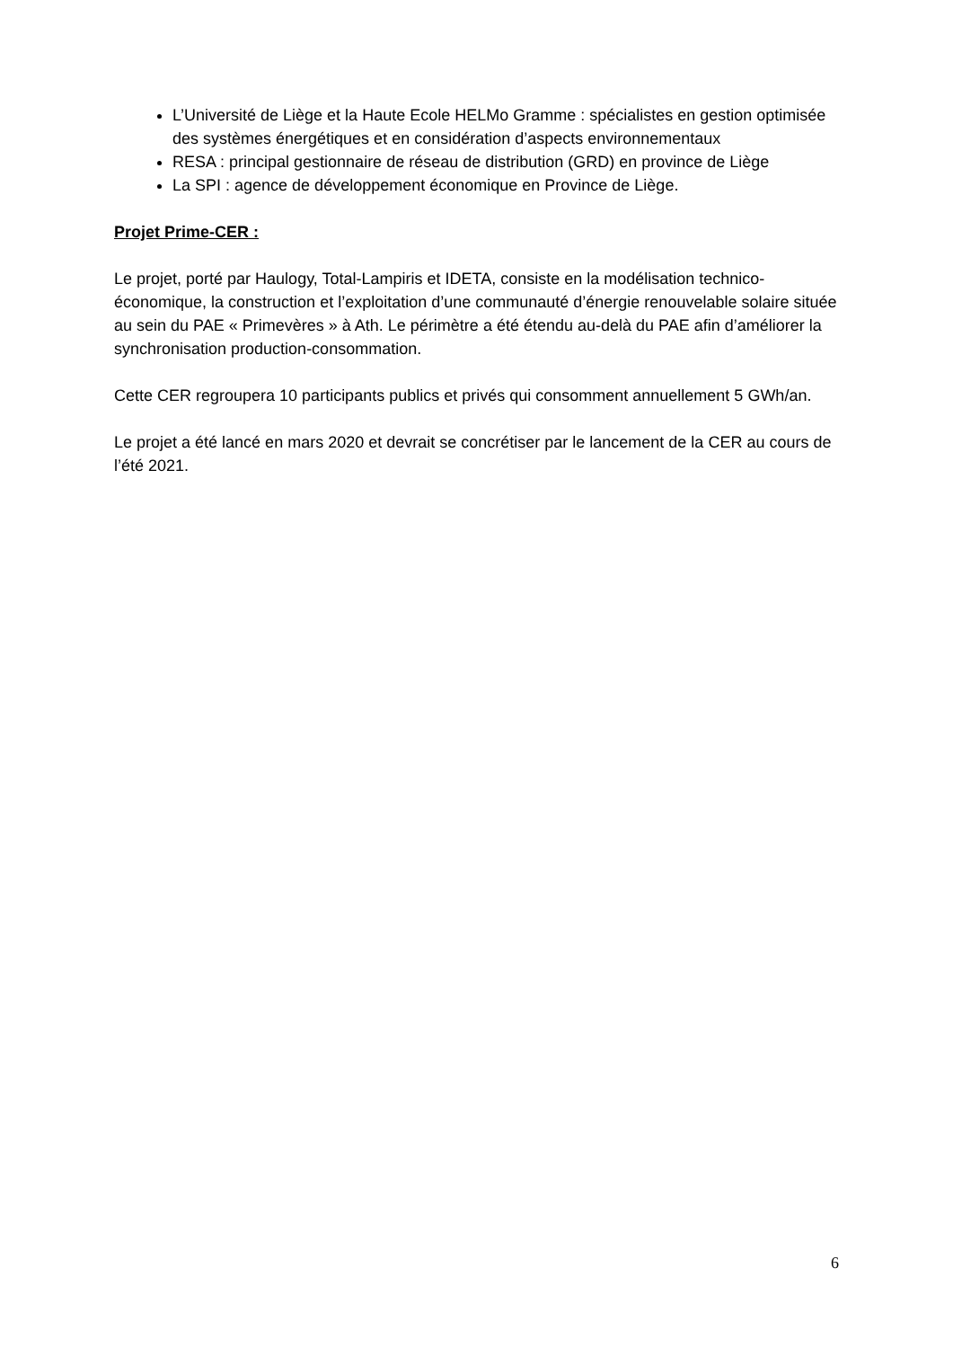L’Université de Liège et la Haute Ecole HELMo Gramme : spécialistes en gestion optimisée des systèmes énergétiques et en considération d’aspects environnementaux
RESA : principal gestionnaire de réseau de distribution (GRD) en province de Liège
La SPI : agence de développement économique en Province de Liège.
Projet Prime-CER :
Le projet, porté par Haulogy, Total-Lampiris et IDETA, consiste en la modélisation technico-économique, la construction et l’exploitation d’une communauté d’énergie renouvelable solaire située au sein du PAE « Primevères » à Ath. Le périmètre a été étendu au-delà du PAE afin d’améliorer la synchronisation production-consommation.
Cette CER regroupera 10 participants publics et privés qui consomment annuellement 5 GWh/an.
Le projet a été lancé en mars 2020 et devrait se concrétiser par le lancement de la CER au cours de l’été 2021.
6